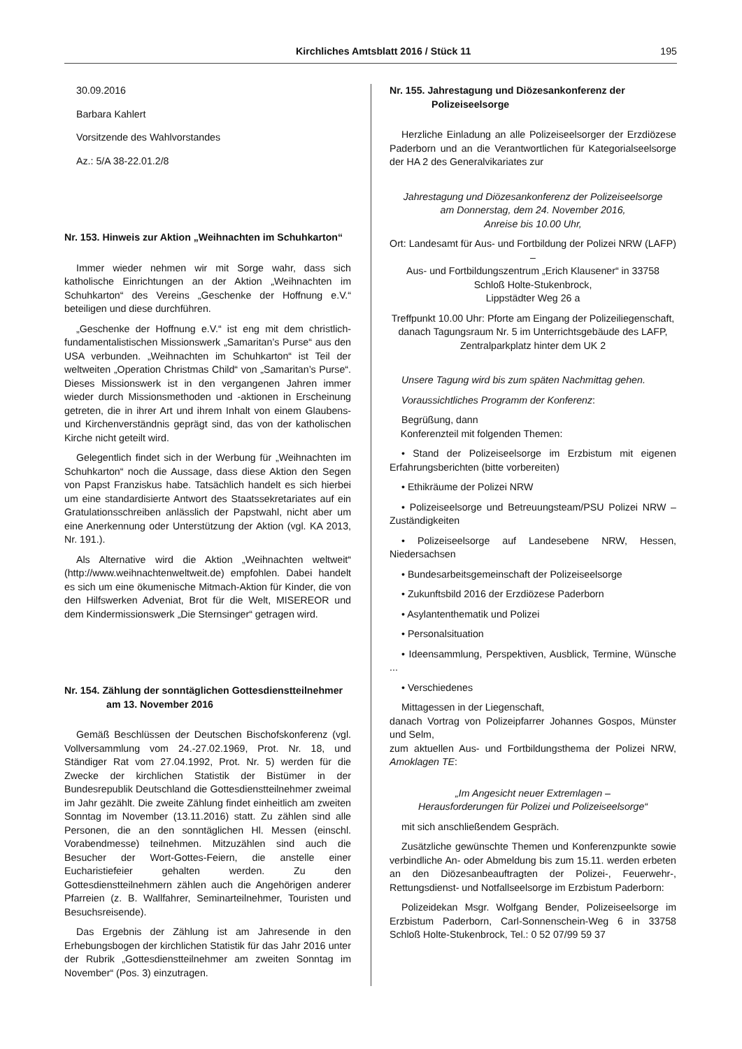Kirchliches Amtsblatt 2016 / Stück 11 195
30.09.2016
Barbara Kahlert
Vorsitzende des Wahlvorstandes
Az.: 5/A 38-22.01.2/8
Nr. 153. Hinweis zur Aktion „Weihnachten im Schuhkarton“
Immer wieder nehmen wir mit Sorge wahr, dass sich katholische Einrichtungen an der Aktion „Weihnachten im Schuhkarton“ des Vereins „Geschenke der Hoffnung e.V.“ beteiligen und diese durchführen.
„Geschenke der Hoffnung e.V.“ ist eng mit dem christlich-fundamentalistischen Missionswerk „Samaritan’s Purse“ aus den USA verbunden. „Weihnachten im Schuhkarton“ ist Teil der weltweiten „Operation Christmas Child“ von „Samaritan’s Purse“. Dieses Missionswerk ist in den vergangenen Jahren immer wieder durch Missionsmethoden und -aktionen in Erscheinung getreten, die in ihrer Art und ihrem Inhalt von einem Glaubens- und Kirchenverständnis geprägt sind, das von der katholischen Kirche nicht geteilt wird.
Gelegentlich findet sich in der Werbung für „Weihnachten im Schuhkarton“ noch die Aussage, dass diese Aktion den Segen von Papst Franziskus habe. Tatsächlich handelt es sich hierbei um eine standardisierte Antwort des Staatssekretariates auf ein Gratulationsschreiben anlässlich der Papstwahl, nicht aber um eine Anerkennung oder Unterstützung der Aktion (vgl. KA 2013, Nr. 191.).
Als Alternative wird die Aktion „Weihnachten weltweit“ (http://www.weihnachtenweltweit.de) empfohlen. Dabei handelt es sich um eine ökumenische Mitmach-Aktion für Kinder, die von den Hilfswerken Adveniat, Brot für die Welt, MISEREOR und dem Kindermissionswerk „Die Sternsinger“ getragen wird.
Nr. 154. Zählung der sonntäglichen Gottesdienstteilnehmer am 13. November 2016
Gemäß Beschlüssen der Deutschen Bischofskonferenz (vgl. Vollversammlung vom 24.-27.02.1969, Prot. Nr. 18, und Ständiger Rat vom 27.04.1992, Prot. Nr. 5) werden für die Zwecke der kirchlichen Statistik der Bistümer in der Bundesrepublik Deutschland die Gottesdienstteilnehmer zweimal im Jahr gezählt. Die zweite Zählung findet einheitlich am zweiten Sonntag im November (13.11.2016) statt. Zu zählen sind alle Personen, die an den sonntäglichen Hl. Messen (einschl. Vorabendmesse) teilnehmen. Mitzuzählen sind auch die Besucher der Wort-Gottes-Feiern, die anstelle einer Eucharistiefeier gehalten werden. Zu den Gottesdienstteilnehmern zählen auch die Angehörigen anderer Pfarreien (z. B. Wallfahrer, Seminarteilnehmer, Touristen und Besuchsreisende).
Das Ergebnis der Zählung ist am Jahresende in den Erhebungsbogen der kirchlichen Statistik für das Jahr 2016 unter der Rubrik „Gottesdienstteilnehmer am zweiten Sonntag im November“ (Pos. 3) einzutragen.
Nr. 155. Jahrestagung und Diözesankonferenz der Polizeiseelsorge
Herzliche Einladung an alle Polizeiseelsorger der Erzdiözese Paderborn und an die Verantwortlichen für Kategorialseelsorge der HA 2 des Generalvikariates zur
Jahrestagung und Diözesankonferenz der Polizeiseelsorge
am Donnerstag, dem 24. November 2016,
Anreise bis 10.00 Uhr,
Ort: Landesamt für Aus- und Fortbildung der Polizei NRW (LAFP) –
Aus- und Fortbildungszentrum „Erich Klausener“ in 33758 Schloß Holte-Stukenbrock,
Lippstädter Weg 26 a
Treffpunkt 10.00 Uhr: Pforte am Eingang der Polizeiliegenschaft,
danach Tagungsraum Nr. 5 im Unterrichtsgebäude des LAFP,
Zentralparkplatz hinter dem UK 2
Unsere Tagung wird bis zum späten Nachmittag gehen.
Voraussichtliches Programm der Konferenz:
Begrüßung, dann
Konferenzteil mit folgenden Themen:
• Stand der Polizeiseelsorge im Erzbistum mit eigenen Erfahrungsberichten (bitte vorbereiten)
• Ethikräume der Polizei NRW
• Polizeiseelsorge und Betreuungsteam/PSU Polizei NRW – Zuständigkeiten
• Polizeiseelsorge auf Landesebene NRW, Hessen, Niedersachsen
• Bundesarbeitsgemeinschaft der Polizeiseelsorge
• Zukunftsbild 2016 der Erzdiözese Paderborn
• Asylantenthematik und Polizei
• Personalsituation
• Ideensammlung, Perspektiven, Ausblick, Termine, Wünsche ...
• Verschiedenes
Mittagessen in der Liegenschaft,
danach Vortrag von Polizeipfarrer Johannes Gospos, Münster und Selm,
zum aktuellen Aus- und Fortbildungsthema der Polizei NRW, Amoklagen TE:
„Im Angesicht neuer Extremlagen –
Herausforderungen für Polizei und Polizeiseelsorge“
mit sich anschließendem Gespräch.
Zusätzliche gewünschte Themen und Konferenzpunkte sowie verbindliche An- oder Abmeldung bis zum 15.11. werden erbeten an den Diözesanbeauftragten der Polizei-, Feuerwehr-, Rettungsdienst- und Notfallseelsorge im Erzbistum Paderborn:
Polizeidekan Msgr. Wolfgang Bender, Polizeiseelsorge im Erzbistum Paderborn, Carl-Sonnenschein-Weg 6 in 33758 Schloß Holte-Stukenbrock, Tel.: 0 52 07/99 59 37